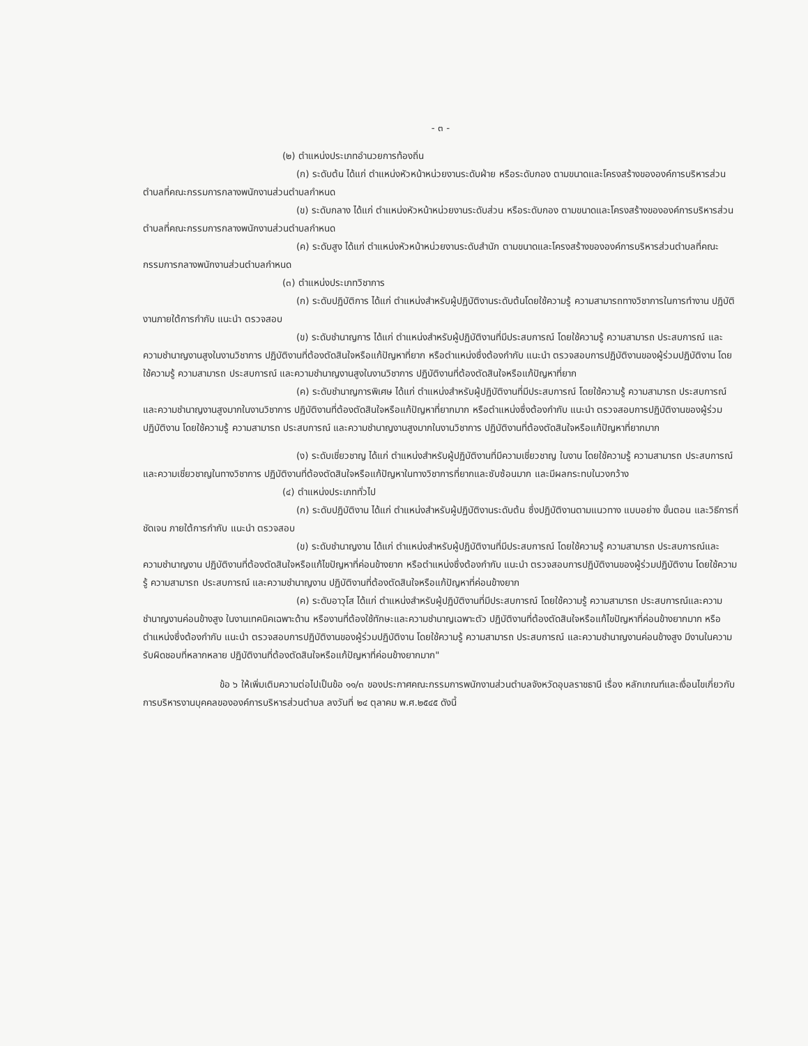- ๓ -
(๒) ตำแหน่งประเภทอำนวยการท้องถิ่น
(ก) ระดับต้น ได้แก่ ตำแหน่งหัวหน้าหน่วยงานระดับฝ่าย หรือระดับกอง ตามขนาดและโครงสร้างขององค์การบริหารส่วนตำบลที่คณะกรรมการกลางพนักงานส่วนตำบลกำหนด
(ข) ระดับกลาง ได้แก่ ตำแหน่งหัวหน้าหน่วยงานระดับส่วน หรือระดับกอง ตามขนาดและโครงสร้างขององค์การบริหารส่วนตำบลที่คณะกรรมการกลางพนักงานส่วนตำบลกำหนด
(ค) ระดับสูง ได้แก่ ตำแหน่งหัวหน้าหน่วยงานระดับสำนัก ตามขนาดและโครงสร้างขององค์การบริหารส่วนตำบลที่คณะกรรมการกลางพนักงานส่วนตำบลกำหนด
(๓) ตำแหน่งประเภทวิชาการ
(ก) ระดับปฏิบัติการ ได้แก่ ตำแหน่งสำหรับผู้ปฏิบัติงานระดับต้นโดยใช้ความรู้ ความสามารถทางวิชาการในการทำงาน ปฏิบัติงานภายใต้การกำกับ แนะนำ ตรวจสอบ
(ข) ระดับชำนาญการ ได้แก่ ตำแหน่งสำหรับผู้ปฏิบัติงานที่มีประสบการณ์ โดยใช้ความรู้ ความสามารถ ประสบการณ์ และความชำนาญงานสูงในงานวิชาการ ปฏิบัติงานที่ต้องตัดสินใจหรือแก้ปัญหาที่ยาก หรือตำแหน่งซึ่งต้องกำกับ แนะนำ ตรวจสอบการปฏิบัติงานของผู้ร่วมปฏิบัติงาน โดยใช้ความรู้ ความสามารถ ประสบการณ์ และความชำนาญงานสูงในงานวิชาการ ปฏิบัติงานที่ต้องตัดสินใจหรือแก้ปัญหาที่ยาก
(ค) ระดับชำนาญการพิเศษ ได้แก่ ตำแหน่งสำหรับผู้ปฏิบัติงานที่มีประสบการณ์ โดยใช้ความรู้ ความสามารถ ประสบการณ์ และความชำนาญงานสูงมากในงานวิชาการ ปฏิบัติงานที่ต้องตัดสินใจหรือแก้ปัญหาที่ยากมาก หรือตำแหน่งซึ่งต้องกำกับ แนะนำ ตรวจสอบการปฏิบัติงานของผู้ร่วมปฏิบัติงาน โดยใช้ความรู้ ความสามารถ ประสบการณ์ และความชำนาญงานสูงมากในงานวิชาการ ปฏิบัติงานที่ต้องตัดสินใจหรือแก้ปัญหาที่ยากมาก
(ง) ระดับเชี่ยวชาญ ได้แก่ ตำแหน่งสำหรับผู้ปฏิบัติงานที่มีความเชี่ยวชาญ ในงาน โดยใช้ความรู้ ความสามารถ ประสบการณ์ และความเชี่ยวชาญในทางวิชาการ ปฏิบัติงานที่ต้องตัดสินใจหรือแก้ปัญหาในทางวิชาการที่ยากและซับซ้อนมาก และมีผลกระทบในวงกว้าง
(๔) ตำแหน่งประเภททั่วไป
(ก) ระดับปฏิบัติงาน ได้แก่ ตำแหน่งสำหรับผู้ปฏิบัติงานระดับต้น ซึ่งปฏิบัติงานตามแนวทาง แบบอย่าง ขั้นตอน และวิธีการที่ชัดเจน ภายใต้การกำกับ แนะนำ ตรวจสอบ
(ข) ระดับชำนาญงาน ได้แก่ ตำแหน่งสำหรับผู้ปฏิบัติงานที่มีประสบการณ์ โดยใช้ความรู้ ความสามารถ ประสบการณ์และความชำนาญงาน ปฏิบัติงานที่ต้องตัดสินใจหรือแก้ไขปัญหาที่ค่อนข้างยาก หรือตำแหน่งซึ่งต้องกำกับ แนะนำ ตรวจสอบการปฏิบัติงานของผู้ร่วมปฏิบัติงาน โดยใช้ความรู้ ความสามารถ ประสบการณ์ และความชำนาญงาน ปฏิบัติงานที่ต้องตัดสินใจหรือแก้ปัญหาที่ค่อนข้างยาก
(ค) ระดับอาวุโส ได้แก่ ตำแหน่งสำหรับผู้ปฏิบัติงานที่มีประสบการณ์ โดยใช้ความรู้ ความสามารถ ประสบการณ์และความชำนาญงานค่อนข้างสูง ในงานเทคนิคเฉพาะด้าน หรืองานที่ต้องใช้ทักษะและความชำนาญเฉพาะตัว ปฏิบัติงานที่ต้องตัดสินใจหรือแก้ไขปัญหาที่ค่อนข้างยากมาก หรือตำแหน่งซึ่งต้องกำกับ แนะนำ ตรวจสอบการปฏิบัติงานของผู้ร่วมปฏิบัติงาน โดยใช้ความรู้ ความสามารถ ประสบการณ์ และความชำนาญงานค่อนข้างสูง มีงานในความรับผิดชอบที่หลากหลาย ปฏิบัติงานที่ต้องตัดสินใจหรือแก้ปัญหาที่ค่อนข้างยากมาก"
ข้อ ๖ ให้เพิ่มเติมความต่อไปเป็นข้อ ๑๑/๓ ของประกาศคณะกรรมการพนักงานส่วนตำบลจังหวัดอุบลราชธานี เรื่อง หลักเกณฑ์และเงื่อนไขเกี่ยวกับการบริหารงานบุคคลขององค์การบริหารส่วนตำบล ลงวันที่ ๒๔ ตุลาคม พ.ศ.๒๕๔๕ ดังนี้